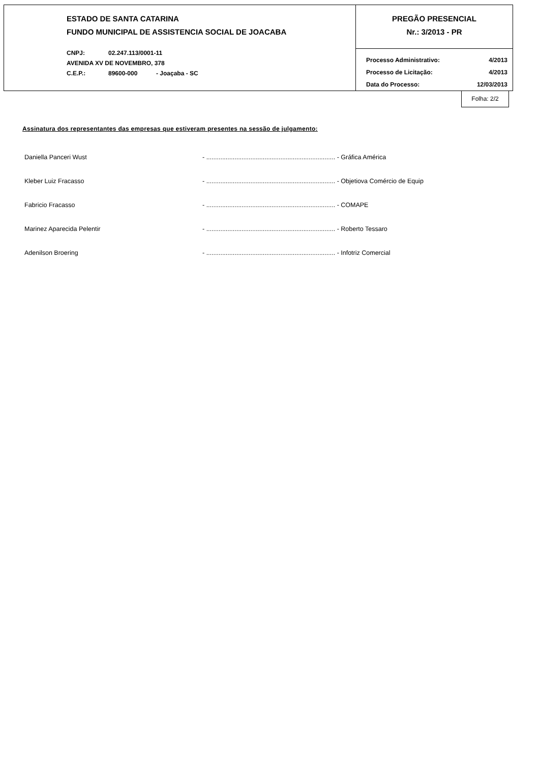ESTADO DE SANTA CATARINA
FUNDO MUNICIPAL DE ASSISTENCIA SOCIAL DE JOACABA
CNPJ: 02.247.113/0001-11
AVENIDA XV DE NOVEMBRO, 378
C.E.P.: 89600-000 - Joaçaba - SC
PREGÃO PRESENCIAL
Nr.: 3/2013 - PR
Processo Administrativo: 4/2013
Processo de Licitação: 4/2013
Data do Processo: 12/03/2013
Folha: 2/2
Assinatura dos representantes das empresas que estiveram presentes na sessão de julgamento:
| Daniella Panceri Wust | - ......................................................................... - Gráfica América |
| Kleber Luiz Fracasso | - ......................................................................... - Objetiova Comércio de Equip |
| Fabricio Fracasso | - ......................................................................... - COMAPE |
| Marinez Aparecida Pelentir | - ......................................................................... - Roberto Tessaro |
| Adenilson Broering | - ......................................................................... - Infotriz Comercial |